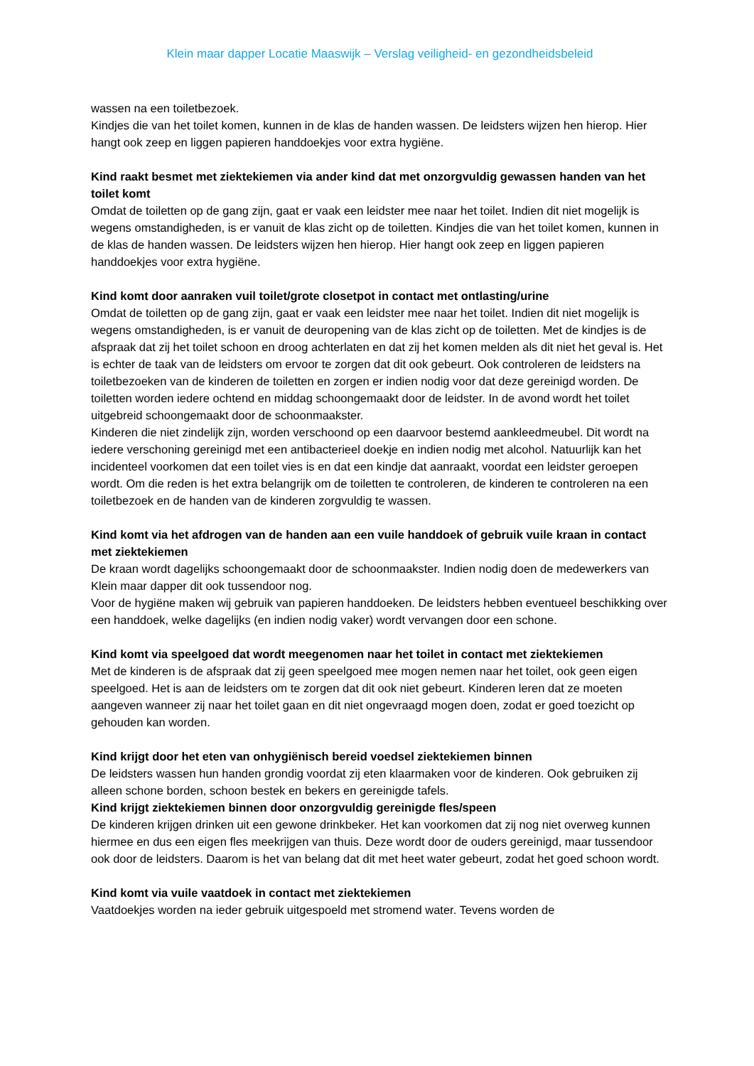Klein maar dapper Locatie Maaswijk – Verslag veiligheid- en gezondheidsbeleid
wassen na een toiletbezoek.
Kindjes die van het toilet komen, kunnen in de klas de handen wassen. De leidsters wijzen hen hierop. Hier hangt ook zeep en liggen papieren handdoekjes voor extra hygiëne.
Kind raakt besmet met ziektekiemen via ander kind dat met onzorgvuldig gewassen handen van het toilet komt
Omdat de toiletten op de gang zijn, gaat er vaak een leidster mee naar het toilet. Indien dit niet mogelijk is wegens omstandigheden, is er vanuit de klas zicht op de toiletten. Kindjes die van het toilet komen, kunnen in de klas de handen wassen. De leidsters wijzen hen hierop. Hier hangt ook zeep en liggen papieren handdoekjes voor extra hygiëne.
Kind komt door aanraken vuil toilet/grote closetpot in contact met ontlasting/urine
Omdat de toiletten op de gang zijn, gaat er vaak een leidster mee naar het toilet. Indien dit niet mogelijk is wegens omstandigheden, is er vanuit de deuropening van de klas zicht op de toiletten. Met de kindjes is de afspraak dat zij het toilet schoon en droog achterlaten en dat zij het komen melden als dit niet het geval is. Het is echter de taak van de leidsters om ervoor te zorgen dat dit ook gebeurt. Ook controleren de leidsters na toiletbezoeken van de kinderen de toiletten en zorgen er indien nodig voor dat deze gereinigd worden. De toiletten worden iedere ochtend en middag schoongemaakt door de leidster. In de avond wordt het toilet uitgebreid schoongemaakt door de schoonmaakster.
Kinderen die niet zindelijk zijn, worden verschoond op een daarvoor bestemd aankleedmeubel. Dit wordt na iedere verschoning gereinigd met een antibacterieel doekje en indien nodig met alcohol. Natuurlijk kan het incidenteel voorkomen dat een toilet vies is en dat een kindje dat aanraakt, voordat een leidster geroepen wordt. Om die reden is het extra belangrijk om de toiletten te controleren, de kinderen te controleren na een toiletbezoek en de handen van de kinderen zorgvuldig te wassen.
Kind komt via het afdrogen van de handen aan een vuile handdoek of gebruik vuile kraan in contact met ziektekiemen
De kraan wordt dagelijks schoongemaakt door de schoonmaakster. Indien nodig doen de medewerkers van Klein maar dapper dit ook tussendoor nog.
Voor de hygiëne maken wij gebruik van papieren handdoeken. De leidsters hebben eventueel beschikking over een handdoek, welke dagelijks (en indien nodig vaker) wordt vervangen door een schone.
Kind komt via speelgoed dat wordt meegenomen naar het toilet in contact met ziektekiemen
Met de kinderen is de afspraak dat zij geen speelgoed mee mogen nemen naar het toilet, ook geen eigen speelgoed. Het is aan de leidsters om te zorgen dat dit ook niet gebeurt. Kinderen leren dat ze moeten aangeven wanneer zij naar het toilet gaan en dit niet ongevraagd mogen doen, zodat er goed toezicht op gehouden kan worden.
Kind krijgt door het eten van onhygiënisch bereid voedsel ziektekiemen binnen
De leidsters wassen hun handen grondig voordat zij eten klaarmaken voor de kinderen. Ook gebruiken zij alleen schone borden, schoon bestek en bekers en gereinigde tafels.
Kind krijgt ziektekiemen binnen door onzorgvuldig gereinigde fles/speen
De kinderen krijgen drinken uit een gewone drinkbeker. Het kan voorkomen dat zij nog niet overweg kunnen hiermee en dus een eigen fles meekrijgen van thuis. Deze wordt door de ouders gereinigd, maar tussendoor ook door de leidsters. Daarom is het van belang dat dit met heet water gebeurt, zodat het goed schoon wordt.
Kind komt via vuile vaatdoek in contact met ziektekiemen
Vaatdoekjes worden na ieder gebruik uitgespoeld met stromend water. Tevens worden de